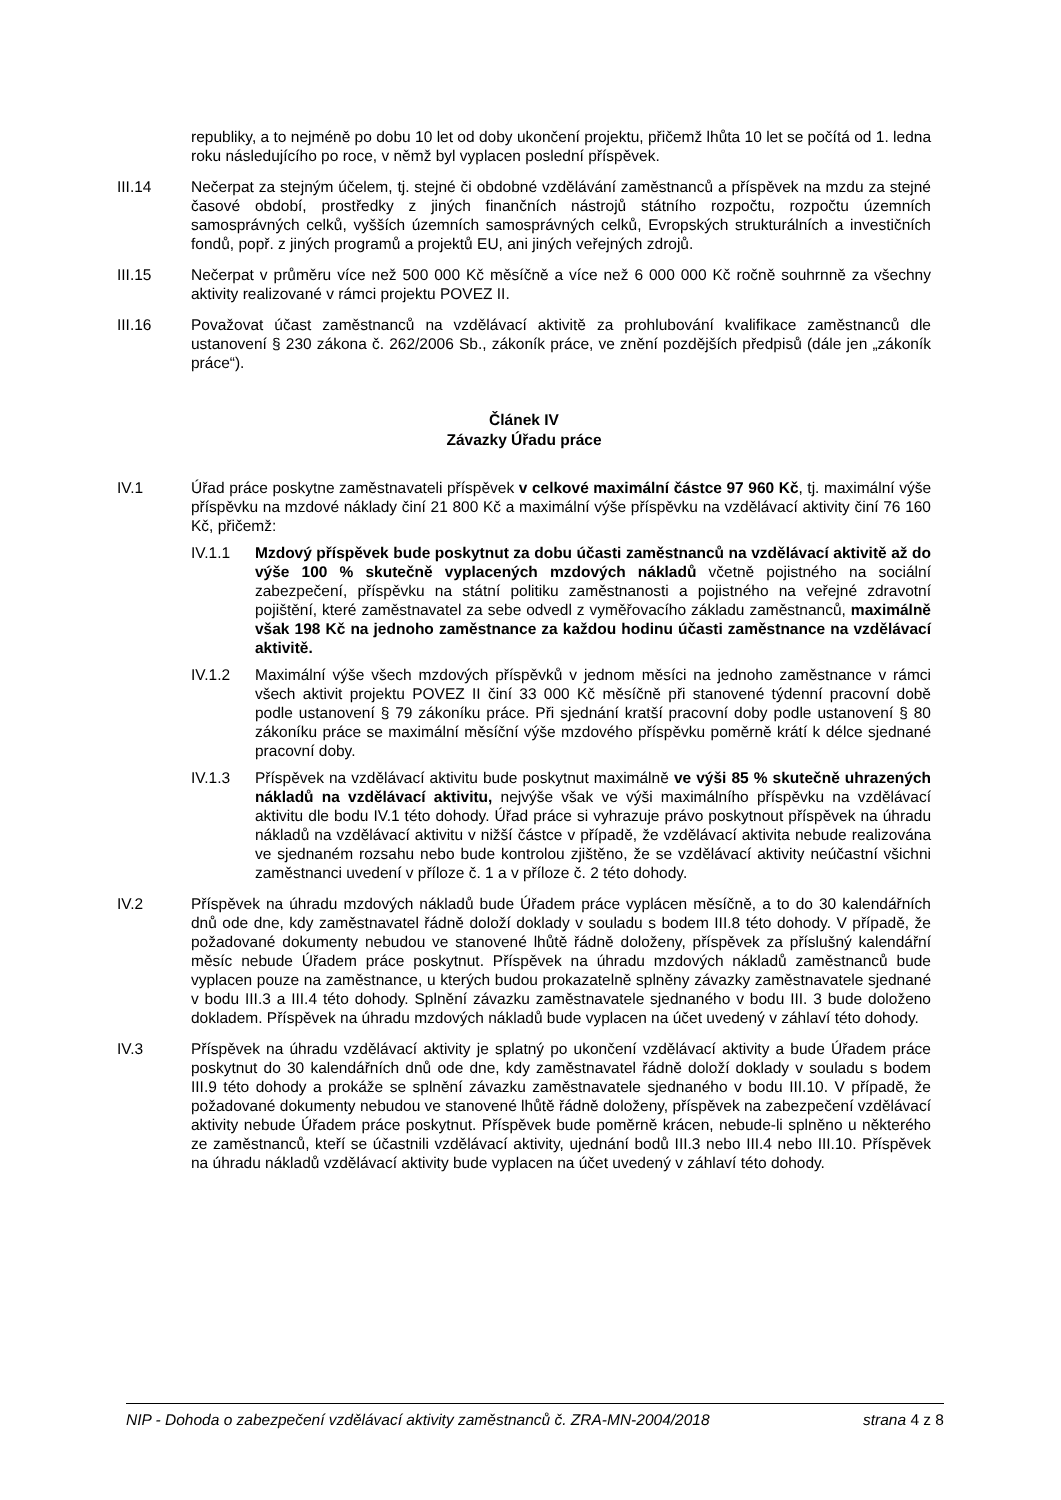republiky, a to nejméně po dobu 10 let od doby ukončení projektu, přičemž lhůta 10 let se počítá od 1. ledna roku následujícího po roce, v němž byl vyplacen poslední příspěvek.
III.14 Nečerpat za stejným účelem, tj. stejné či obdobné vzdělávání zaměstnanců a příspěvek na mzdu za stejné časové období, prostředky z jiných finančních nástrojů státního rozpočtu, rozpočtu územních samosprávných celků, vyšších územních samosprávných celků, Evropských strukturálních a investičních fondů, popř. z jiných programů a projektů EU, ani jiných veřejných zdrojů.
III.15 Nečerpat v průměru více než 500 000 Kč měsíčně a více než 6 000 000 Kč ročně souhrnně za všechny aktivity realizované v rámci projektu POVEZ II.
III.16 Považovat účast zaměstnanců na vzdělávací aktivitě za prohlubování kvalifikace zaměstnanců dle ustanovení § 230 zákona č. 262/2006 Sb., zákoník práce, ve znění pozdějších předpisů (dále jen „zákoník práce“).
Článek IV
Závazky Úřadu práce
IV.1 Úřad práce poskytne zaměstnavateli příspěvek v celkové maximální částce 97 960 Kč, tj. maximální výše příspěvku na mzdové náklady činí 21 800 Kč a maximální výše příspěvku na vzdělávací aktivity činí 76 160 Kč, přičemž:
IV.1.1 Mzdový příspěvek bude poskytnut za dobu účasti zaměstnanců na vzdělávací aktivitě až do výše 100 % skutečně vyplacených mzdových nákladů včetně pojistného na sociální zabezpečení, příspěvku na státní politiku zaměstnanosti a pojistného na veřejné zdravotní pojištění, které zaměstnavatel za sebe odvedl z vyměřovacího základu zaměstnanců, maximálně však 198 Kč na jednoho zaměstnance za každou hodinu účasti zaměstnance na vzdělávací aktivitě.
IV.1.2 Maximální výše všech mzdových příspěvků v jednom měsíci na jednoho zaměstnance v rámci všech aktivit projektu POVEZ II činí 33 000 Kč měsíčně při stanovené týdenní pracovní době podle ustanovení § 79 zákoníku práce. Při sjednání kratší pracovní doby podle ustanovení § 80 zákoníku práce se maximální měsíční výše mzdového příspěvku poměrně krátí k délce sjednané pracovní doby.
IV.1.3 Příspěvek na vzdělávací aktivitu bude poskytnut maximálně ve výši 85 % skutečně uhrazených nákladů na vzdělávací aktivitu, nejvýše však ve výši maximálního příspěvku na vzdělávací aktivitu dle bodu IV.1 této dohody. Úřad práce si vyhrazuje právo poskytnout příspěvek na úhradu nákladů na vzdělávací aktivitu v nižší částce v případě, že vzdělávací aktivita nebude realizována ve sjednaném rozsahu nebo bude kontrolou zjištěno, že se vzdělávací aktivity neúčastní všichni zaměstnanci uvedení v příloze č. 1 a v příloze č. 2 této dohody.
IV.2 Příspěvek na úhradu mzdových nákladů bude Úřadem práce vyplácen měsíčně, a to do 30 kalendářních dnů ode dne, kdy zaměstnavatel řádně doloží doklady v souladu s bodem III.8 této dohody. V případě, že požadované dokumenty nebudou ve stanovené lhůtě řádně doloženy, příspěvek za příslušný kalendářní měsíc nebude Úřadem práce poskytnut. Příspěvek na úhradu mzdových nákladů zaměstnanců bude vyplacen pouze na zaměstnance, u kterých budou prokazatelně splněny závazky zaměstnavatele sjednané v bodu III.3 a III.4 této dohody. Splnění závazku zaměstnavatele sjednaného v bodu III. 3 bude doloženo dokladem. Příspěvek na úhradu mzdových nákladů bude vyplacen na účet uvedený v záhlaví této dohody.
IV.3 Příspěvek na úhradu vzdělávací aktivity je splatný po ukončení vzdělávací aktivity a bude Úřadem práce poskytnut do 30 kalendářních dnů ode dne, kdy zaměstnavatel řádně doloží doklady v souladu s bodem III.9 této dohody a prokáže se splnění závazku zaměstnavatele sjednaného v bodu III.10. V případě, že požadované dokumenty nebudou ve stanovené lhůtě řádně doloženy, příspěvek na zabezpečení vzdělávací aktivity nebude Úřadem práce poskytnut. Příspěvek bude poměrně krácen, nebude-li splněno u některého ze zaměstnanců, kteří se účastnili vzdělávací aktivity, ujednání bodů III.3 nebo III.4 nebo III.10. Příspěvek na úhradu nákladů vzdělávací aktivity bude vyplacen na účet uvedený v záhlaví této dohody.
NIP - Dohoda o zabezpečení vzdělávací aktivity zaměstnanců č. ZRA-MN-2004/2018 strana 4 z 8